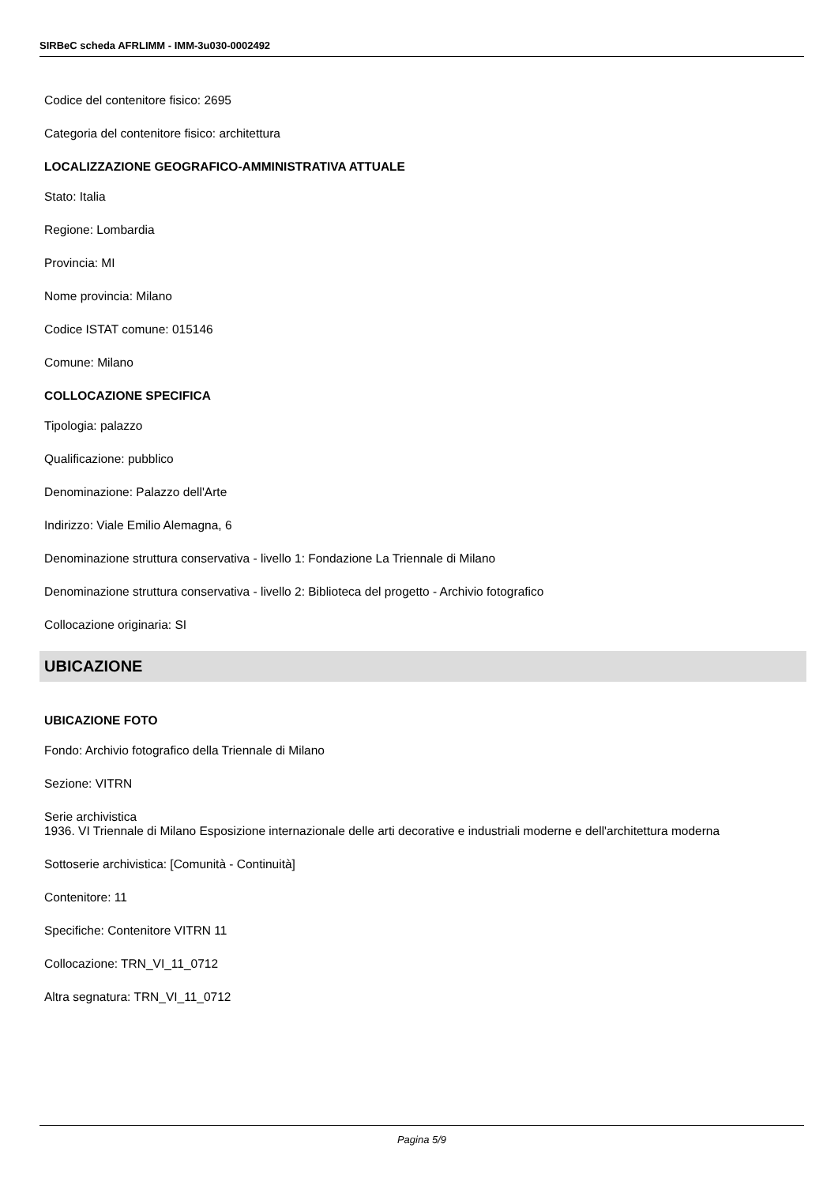SIRBeC scheda AFRLIMM - IMM-3u030-0002492
Codice del contenitore fisico: 2695
Categoria del contenitore fisico: architettura
LOCALIZZAZIONE GEOGRAFICO-AMMINISTRATIVA ATTUALE
Stato: Italia
Regione: Lombardia
Provincia: MI
Nome provincia: Milano
Codice ISTAT comune: 015146
Comune: Milano
COLLOCAZIONE SPECIFICA
Tipologia: palazzo
Qualificazione: pubblico
Denominazione: Palazzo dell'Arte
Indirizzo: Viale Emilio Alemagna, 6
Denominazione struttura conservativa - livello 1: Fondazione La Triennale di Milano
Denominazione struttura conservativa - livello 2: Biblioteca del progetto - Archivio fotografico
Collocazione originaria: SI
UBICAZIONE
UBICAZIONE FOTO
Fondo: Archivio fotografico della Triennale di Milano
Sezione: VITRN
Serie archivistica
1936. VI Triennale di Milano Esposizione internazionale delle arti decorative e industriali moderne e dell'architettura moderna
Sottoserie archivistica: [Comunità - Continuità]
Contenitore: 11
Specifiche: Contenitore VITRN 11
Collocazione: TRN_VI_11_0712
Altra segnatura: TRN_VI_11_0712
Pagina 5/9